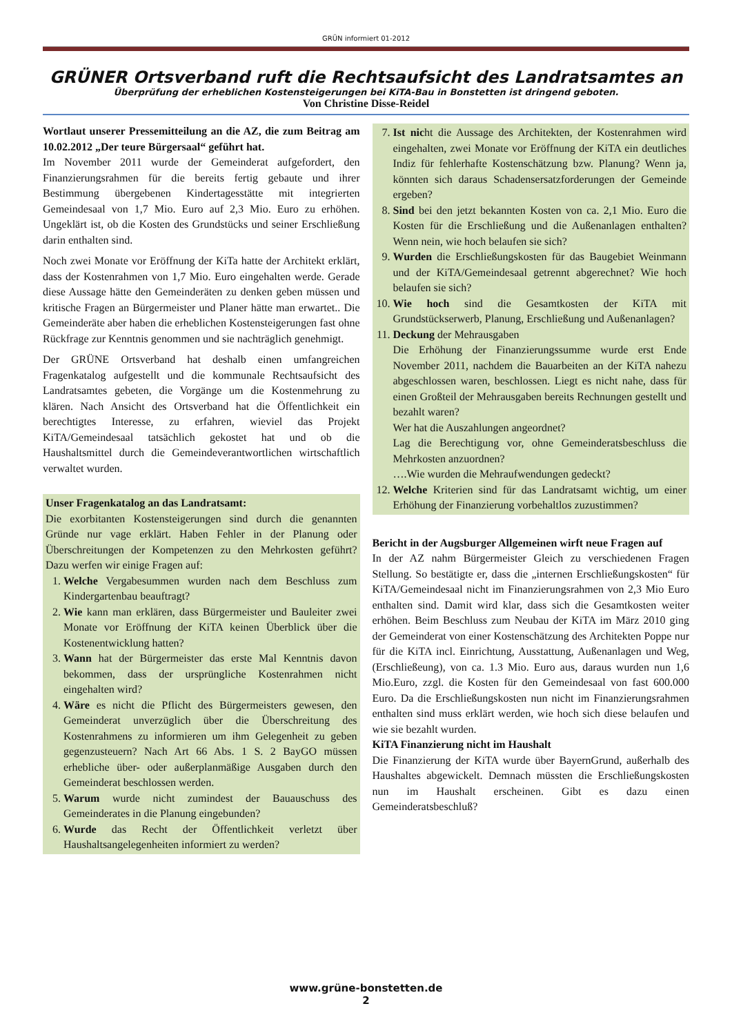GRÜN informiert 01-2012
GRÜNER Ortsverband ruft die Rechtsaufsicht des Landratsamtes an
Überprüfung der erheblichen Kostensteigerungen bei KiTA-Bau in Bonstetten ist dringend geboten.
Von Christine Disse-Reidel
Wortlaut unserer Pressemitteilung an die AZ, die zum Beitrag am 10.02.2012 „Der teure Bürgersaal“ geführt hat.
Im November 2011 wurde der Gemeinderat aufgefordert, den Finanzierungsrahmen für die bereits fertig gebaute und ihrer Bestimmung übergebenen Kindertagesstätte mit integrierten Gemeindesaal von 1,7 Mio. Euro auf 2,3 Mio. Euro zu erhöhen. Ungeklärt ist, ob die Kosten des Grundstücks und seiner Erschließung darin enthalten sind.
Noch zwei Monate vor Eröffnung der KiTa hatte der Architekt erklärt, dass der Kostenrahmen von 1,7 Mio. Euro eingehalten werde. Gerade diese Aussage hätte den Gemeinderäten zu denken geben müssen und kritische Fragen an Bürgermeister und Planer hätte man erwartet.. Die Gemeinderäte aber haben die erheblichen Kostensteigerungen fast ohne Rückfrage zur Kenntnis genommen und sie nachträglich genehmigt.
Der GRÜNE Ortsverband hat deshalb einen umfangreichen Fragenkatalog aufgestellt und die kommunale Rechtsaufsicht des Landratsamtes gebeten, die Vorgänge um die Kostenmehrung zu klären. Nach Ansicht des Ortsverband hat die Öffentlichkeit ein berechtigtes Interesse, zu erfahren, wieviel das Projekt KiTA/Gemeindesaal tatsächlich gekostet hat und ob die Haushaltsmittel durch die Gemeindeverantwortlichen wirtschaftlich verwaltet wurden.
Unser Fragenkatalog an das Landratsamt:
Die exorbitanten Kostensteigerungen sind durch die genannten Gründe nur vage erklärt. Haben Fehler in der Planung oder Überschreitungen der Kompetenzen zu den Mehrkosten geführt? Dazu werfen wir einige Fragen auf:
1. Welche Vergabesummen wurden nach dem Beschluss zum Kindergartenbau beauftragt?
2. Wie kann man erklären, dass Bürgermeister und Bauleiter zwei Monate vor Eröffnung der KiTA keinen Überblick über die Kostenentwicklung hatten?
3. Wann hat der Bürgermeister das erste Mal Kenntnis davon bekommen, dass der ursprüngliche Kostenrahmen nicht eingehalten wird?
4. Wäre es nicht die Pflicht des Bürgermeisters gewesen, den Gemeinderat unverzüglich über die Überschreitung des Kostenrahmens zu informieren um ihm Gelegenheit zu geben gegenzusteuern? Nach Art 66 Abs. 1 S. 2 BayGO müssen erhebliche über- oder außerplanmäßige Ausgaben durch den Gemeinderat beschlossen werden.
5. Warum wurde nicht zumindest der Bauauschuss des Gemeinderates in die Planung eingebunden?
6. Wurde das Recht der Öffentlichkeit verletzt über Haushaltsangelegenheiten informiert zu werden?
7. Ist nicht die Aussage des Architekten, der Kostenrahmen wird eingehalten, zwei Monate vor Eröffnung der KiTA ein deutliches Indiz für fehlerhafte Kostenschätzung bzw. Planung? Wenn ja, könnten sich daraus Schadensersatzforderungen der Gemeinde ergeben?
8. Sind bei den jetzt bekannten Kosten von ca. 2,1 Mio. Euro die Kosten für die Erschließung und die Außenanlagen enthalten? Wenn nein, wie hoch belaufen sie sich?
9. Wurden die Erschließungskosten für das Baugebiet Weinmann und der KiTA/Gemeindesaal getrennt abgerechnet? Wie hoch belaufen sie sich?
10. Wie hoch sind die Gesamtkosten der KiTA mit Grundstückserwerb, Planung, Erschließung und Außenanlagen?
11. Deckung der Mehrausgaben
Die Erhöhung der Finanzierungssumme wurde erst Ende November 2011, nachdem die Bauarbeiten an der KiTA nahezu abgeschlossen waren, beschlossen. Liegt es nicht nahe, dass für einen Großteil der Mehrausgaben bereits Rechnungen gestellt und bezahlt waren?
Wer hat die Auszahlungen angeordnet?
Lag die Berechtigung vor, ohne Gemeinderatsbeschluss die Mehrkosten anzuordnen?
….Wie wurden die Mehraufwendungen gedeckt?
12. Welche Kriterien sind für das Landratsamt wichtig, um einer Erhöhung der Finanzierung vorbehaltlos zuzustimmen?
Bericht in der Augsburger Allgemeinen wirft neue Fragen auf
In der AZ nahm Bürgermeister Gleich zu verschiedenen Fragen Stellung. So bestätigte er, dass die „internen Erschließungskosten“ für KiTA/Gemeindesaal nicht im Finanzierungsrahmen von 2,3 Mio Euro enthalten sind. Damit wird klar, dass sich die Gesamtkosten weiter erhöhen. Beim Beschluss zum Neubau der KiTA im März 2010 ging der Gemeinderat von einer Kostenschätzung des Architekten Poppe nur für die KiTA incl. Einrichtung, Ausstattung, Außenanlagen und Weg, (Erschließeung), von ca. 1.3 Mio. Euro aus, daraus wurden nun 1,6 Mio.Euro, zzgl. die Kosten für den Gemeindesaal von fast 600.000 Euro. Da die Erschließungskosten nun nicht im Finanzierungsrahmen enthalten sind muss erklärt werden, wie hoch sich diese belaufen und wie sie bezahlt wurden.
KiTA Finanzierung nicht im Haushalt
Die Finanzierung der KiTA wurde über BayernGrund, außerhalb des Haushaltes abgewickelt. Demnach müssten die Erschließungskosten nun im Haushalt erscheinen. Gibt es dazu einen Gemeinderatsbeschluß?
www.grüne-bonstetten.de
2